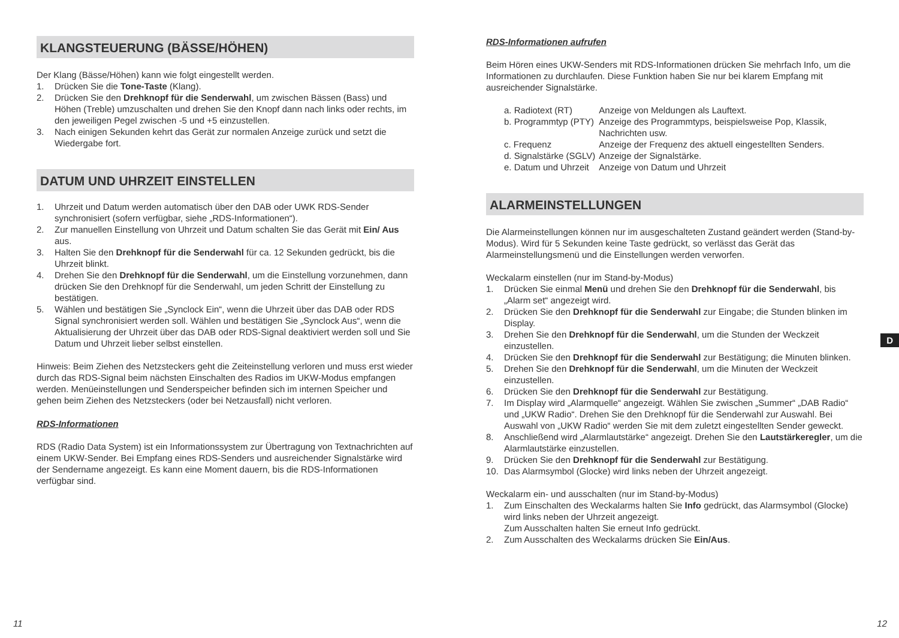KLANGSTEUERUNG (BÄSSE/HÖHEN)
Der Klang (Bässe/Höhen) kann wie folgt eingestellt werden.
1. Drücken Sie die Tone-Taste (Klang).
2. Drücken Sie den Drehknopf für die Senderwahl, um zwischen Bässen (Bass) und Höhen (Treble) umzuschalten und drehen Sie den Knopf dann nach links oder rechts, im den jeweiligen Pegel zwischen -5 und +5 einzustellen.
3. Nach einigen Sekunden kehrt das Gerät zur normalen Anzeige zurück und setzt die Wiedergabe fort.
DATUM UND UHRZEIT EINSTELLEN
1. Uhrzeit und Datum werden automatisch über den DAB oder UWK RDS-Sender synchronisiert (sofern verfügbar, siehe „RDS-Informationen“).
2. Zur manuellen Einstellung von Uhrzeit und Datum schalten Sie das Gerät mit Ein/ Aus aus.
3. Halten Sie den Drehknopf für die Senderwahl für ca. 12 Sekunden gedrückt, bis die Uhrzeit blinkt.
4. Drehen Sie den Drehknopf für die Senderwahl, um die Einstellung vorzunehmen, dann drücken Sie den Drehknopf für die Senderwahl, um jeden Schritt der Einstellung zu bestätigen.
5. Wählen und bestätigen Sie „Synclock Ein“, wenn die Uhrzeit über das DAB oder RDS Signal synchronisiert werden soll. Wählen und bestätigen Sie „Synclock Aus“, wenn die Aktualisierung der Uhrzeit über das DAB oder RDS-Signal deaktiviert werden soll und Sie Datum und Uhrzeit lieber selbst einstellen.
Hinweis: Beim Ziehen des Netzsteckers geht die Zeiteinstellung verloren und muss erst wieder durch das RDS-Signal beim nächsten Einschalten des Radios im UKW-Modus empfangen werden. Menüeinstellungen und Senderspeicher befinden sich im internen Speicher und gehen beim Ziehen des Netzsteckers (oder bei Netzausfall) nicht verloren.
RDS-Informationen
RDS (Radio Data System) ist ein Informationssystem zur Übertragung von Textnachrichten auf einem UKW-Sender. Bei Empfang eines RDS-Senders und ausreichender Signalstärke wird der Sendername angezeigt. Es kann eine Moment dauern, bis die RDS-Informationen verfügbar sind.
11
RDS-Informationen aufrufen
Beim Hören eines UKW-Senders mit RDS-Informationen drücken Sie mehrfach Info, um die Informationen zu durchlaufen. Diese Funktion haben Sie nur bei klarem Empfang mit ausreichender Signalstärke.
| a. Radiotext (RT) | Anzeige von Meldungen als Lauftext. |
| b. Programmtyp (PTY) | Anzeige des Programmtyps, beispielsweise Pop, Klassik, Nachrichten usw. |
| c. Frequenz | Anzeige der Frequenz des aktuell eingestellten Senders. |
| d. Signalstärke (SGLV) | Anzeige der Signalstärke. |
| e. Datum und Uhrzeit | Anzeige von Datum und Uhrzeit |
ALARMEINSTELLUNGEN
Die Alarmeinstellungen können nur im ausgeschalteten Zustand geändert werden (Stand-by-Modus). Wird für 5 Sekunden keine Taste gedrückt, so verlässt das Gerät das Alarmeinstellungsmenü und die Einstellungen werden verworfen.
Weckalarm einstellen (nur im Stand-by-Modus)
1. Drücken Sie einmal Menü und drehen Sie den Drehknopf für die Senderwahl, bis „Alarm set“ angezeigt wird.
2. Drücken Sie den Drehknopf für die Senderwahl zur Eingabe; die Stunden blinken im Display.
3. Drehen Sie den Drehknopf für die Senderwahl, um die Stunden der Weckzeit einzustellen.
4. Drücken Sie den Drehknopf für die Senderwahl zur Bestätigung; die Minuten blinken.
5. Drehen Sie den Drehknopf für die Senderwahl, um die Minuten der Weckzeit einzustellen.
6. Drücken Sie den Drehknopf für die Senderwahl zur Bestätigung.
7. Im Display wird „Alarmquelle“ angezeigt. Wählen Sie zwischen „Summer“ „DAB Radio“ und „UKW Radio“. Drehen Sie den Drehknopf für die Senderwahl zur Auswahl. Bei Auswahl von „UKW Radio“ werden Sie mit dem zuletzt eingestellten Sender geweckt.
8. Anschließend wird „Alarmlautstärke“ angezeigt. Drehen Sie den Lautstärkeregler, um die Alarmlautstärke einzustellen.
9. Drücken Sie den Drehknopf für die Senderwahl zur Bestätigung.
10. Das Alarmsymbol (Glocke) wird links neben der Uhrzeit angezeigt.
Weckalarm ein- und ausschalten (nur im Stand-by-Modus)
1. Zum Einschalten des Weckalarms halten Sie Info gedrückt, das Alarmsymbol (Glocke) wird links neben der Uhrzeit angezeigt.
Zum Ausschalten halten Sie erneut Info gedrückt.
2. Zum Ausschalten des Weckalarms drücken Sie Ein/Aus.
D
12